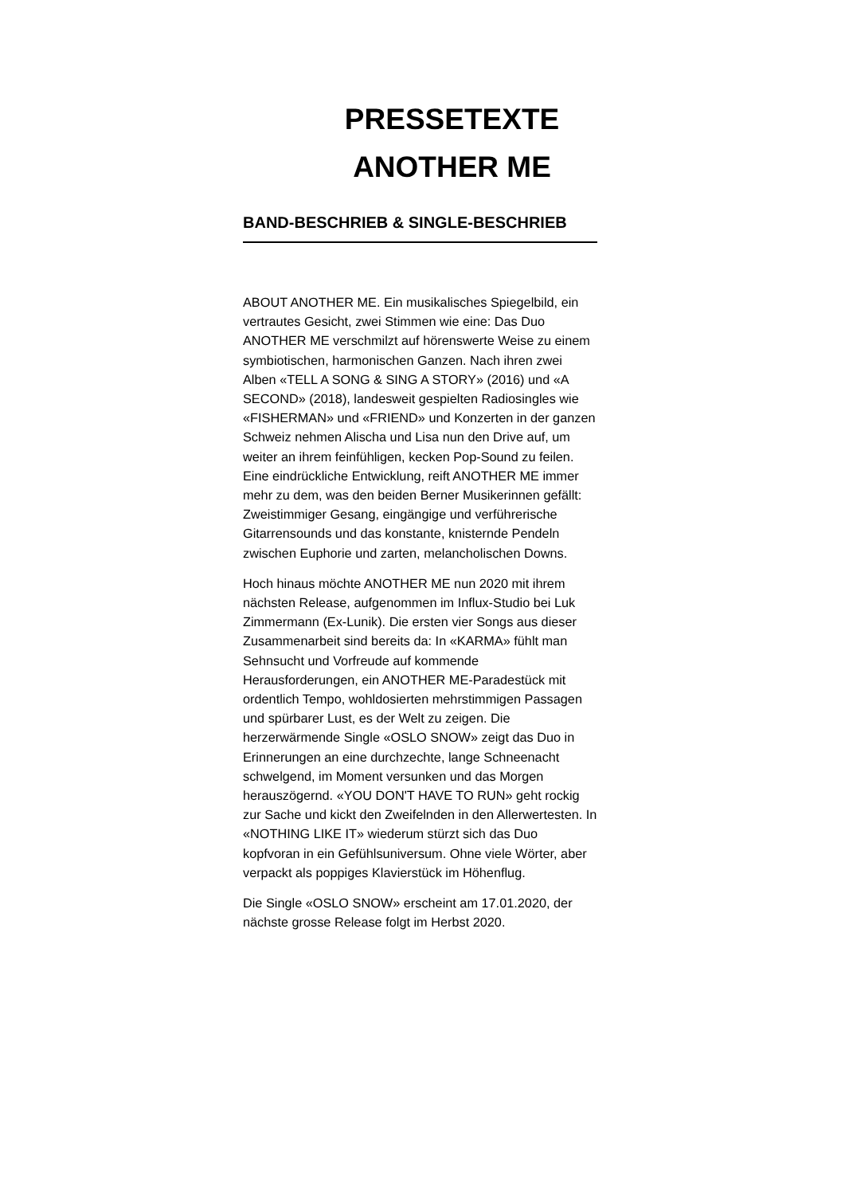PRESSETEXTE
ANOTHER ME
BAND-BESCHRIEB & SINGLE-BESCHRIEB
ABOUT ANOTHER ME. Ein musikalisches Spiegelbild, ein vertrautes Gesicht, zwei Stimmen wie eine: Das Duo ANOTHER ME verschmilzt auf hörenswerte Weise zu einem symbiotischen, harmonischen Ganzen. Nach ihren zwei Alben «TELL A SONG & SING A STORY» (2016) und «A SECOND» (2018), landesweit gespielten Radiosingles wie «FISHERMAN» und «FRIEND» und Konzerten in der ganzen Schweiz nehmen Alischa und Lisa nun den Drive auf, um weiter an ihrem feinfühligen, kecken Pop-Sound zu feilen. Eine eindrückliche Entwicklung, reift ANOTHER ME immer mehr zu dem, was den beiden Berner Musikerinnen gefällt: Zweistimmiger Gesang, eingängige und verführerische Gitarrensounds und das konstante, knisternde Pendeln zwischen Euphorie und zarten, melancholischen Downs.
Hoch hinaus möchte ANOTHER ME nun 2020 mit ihrem nächsten Release, aufgenommen im Influx-Studio bei Luk Zimmermann (Ex-Lunik). Die ersten vier Songs aus dieser Zusammenarbeit sind bereits da: In «KARMA» fühlt man Sehnsucht und Vorfreude auf kommende Herausforderungen, ein ANOTHER ME-Paradestück mit ordentlich Tempo, wohldosierten mehrstimmigen Passagen und spürbarer Lust, es der Welt zu zeigen. Die herzerwärmende Single «OSLO SNOW» zeigt das Duo in Erinnerungen an eine durchzechte, lange Schneenacht schwelgend, im Moment versunken und das Morgen herauszögernd. «YOU DON'T HAVE TO RUN» geht rockig zur Sache und kickt den Zweifelnden in den Allerwertesten. In «NOTHING LIKE IT» wiederum stürzt sich das Duo kopfvoran in ein Gefühlsuniversum. Ohne viele Wörter, aber verpackt als poppiges Klavierstück im Höhenflug.
Die Single «OSLO SNOW» erscheint am 17.01.2020, der nächste grosse Release folgt im Herbst 2020.